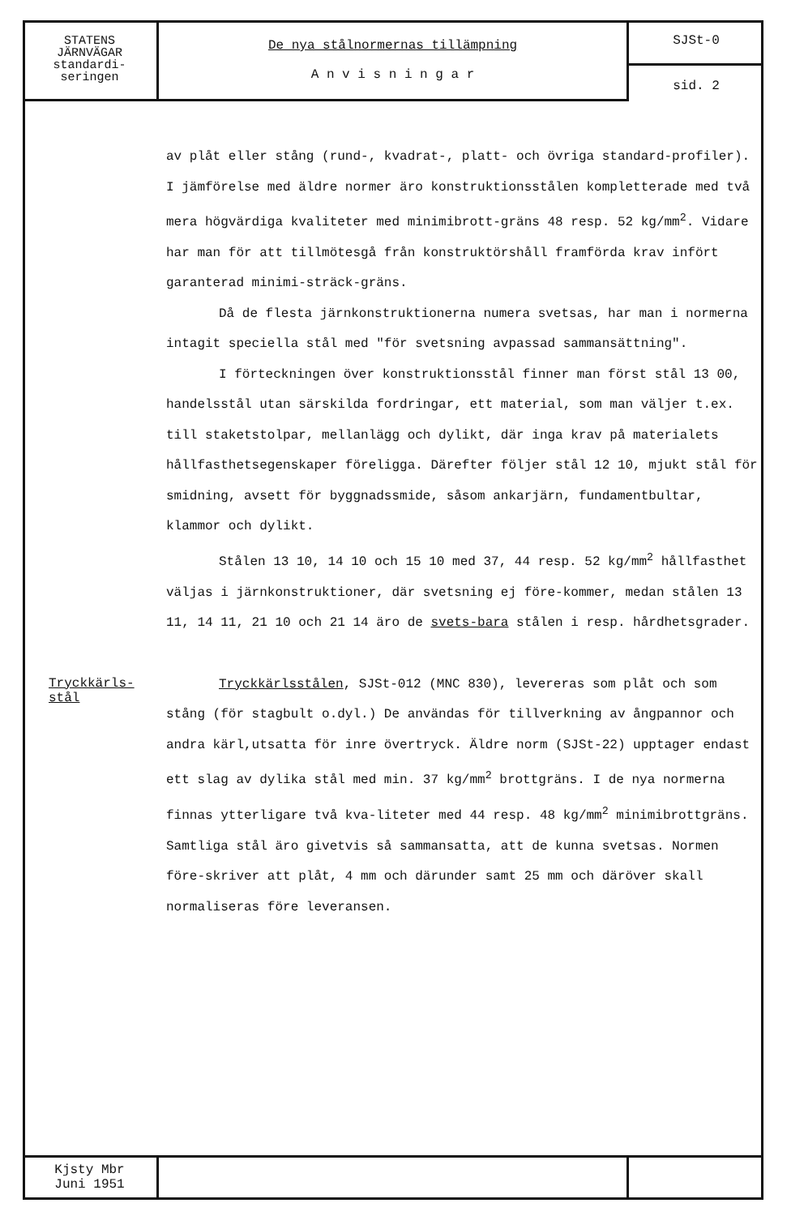STATENS
JÄRNVÄGAR
standardi-
seringen
De nya stålnormernas tillämpning
A n v i s n i n g a r
SJSt-0
sid. 2
av plåt eller stång (rund-, kvadrat-, platt- och övriga standard-profiler). I jämförelse med äldre normer äro konstruktionsstålen kompletterade med två mera högvärdiga kvaliteter med minimibrott-gräns 48 resp. 52 kg/mm<sup>2</sup>. Vidare har man för att tillmötesgå från konstruktörshåll framförda krav infört garanterad minimi-sträck-gräns.
Då de flesta järnkonstruktionerna numera svetsas, har man i normerna intagit speciella stål med "för svetsning avpassad sammansättning".
I förteckningen över konstruktionsstål finner man först stål 13 00, handelsstål utan särskilda fordringar, ett material, som man väljer t.ex. till staketstolpar, mellanlägg och dylikt, där inga krav på materialets hållfasthetsegenskaper föreligga. Därefter följer stål 12 10, mjukt stål för smidning, avsett för byggnadssmide, såsom ankarjärn, fundamentbultar, klammor och dylikt.
Stålen 13 10, 14 10 och 15 10 med 37, 44 resp. 52 kg/mm<sup>2</sup> hållfasthet väljas i järnkonstruktioner, där svetsning ej före-kommer, medan stålen 13 11, 14 11, 21 10 och 21 14 äro de svets-bara stålen i resp. hårdhetsgrader.
Tryckkärls-
stål
Tryckkärlsstålen, SJSt-012 (MNC 830), levereras som plåt och som stång (för stagbult o.dyl.) De användas för tillverkning av ångpannor och andra kärl,utsatta för inre övertryck. Äldre norm (SJSt-22) upptager endast ett slag av dylika stål med min. 37 kg/mm<sup>2</sup> brottgräns. I de nya normerna finnas ytterligare två kva-liteter med 44 resp. 48 kg/mm<sup>2</sup> minimibrottgräns. Samtliga stål äro givetvis så sammansatta, att de kunna svetsas. Normen före-skriver att plåt, 4 mm och därunder samt 25 mm och däröver skall normaliseras före leveransen.
Kjsty Mbr
Juni 1951